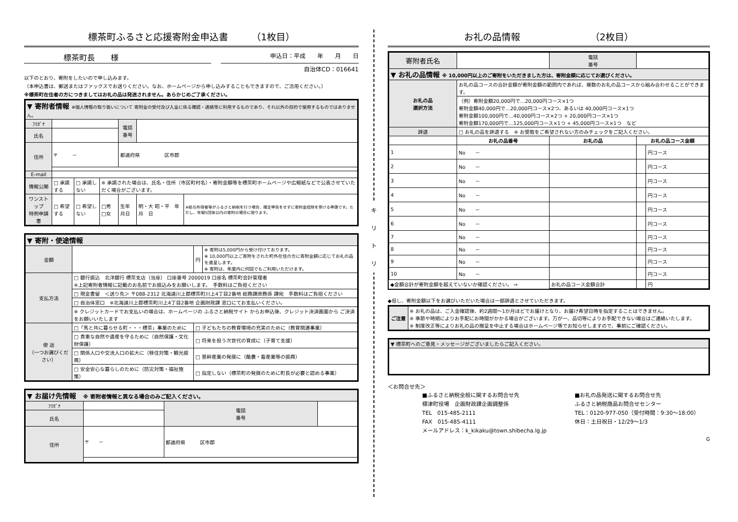標茶町ふるさと応援寄附金申込書　　　（1枚目）
標茶町長　　様 申込日：平成　　年　　月　　日
自治体CD：016641
以下のとおり、寄附をしたいので申し込みます。
（本申込書は、郵送またはファックスでお送りください。なお、ホームページから申し込みすることもできますので、ご活用ください。）
※標茶町在住者の方につきましてはお礼の品は発送されません。あらかじめご了承ください。
| ▼ 寄附者情報 ※個人情報の取り扱いについて 寄附金の受付及び入金に係る確認・連絡等に利用するものであり、それ以外の目的で使用するものではありません。 | | | | | | |
| ﾌﾘｶﾞﾅ | | | | 電話 番号 | | |
| 氏名 | | | | | | |
| 住所 | 〒 － | | | 都道府県 区市郡 | | |
| E-mail | | | | | | |
| 情報公開 | □ 承諾する | □ 承諾しない | ※ 承諾された場合は、氏名・住所（市区町村名）・寄附金額等を標茶町ホームページや広報紙などで公表させていただく場合がございます。 | | | |
| ワンストップ 特例申請書 | □ 希望する | □ 希望しない | □男 □女 | 生年月日 | 明・大 昭・平 年 月 日 | ※給与所得者等がふるさと納税を行う場合、確定申告をせずに寄附金控除を受ける申請です。ただし、年間5団体以内の寄附の場合に限ります。 |
| ▼ 寄附・使途情報 | | | |
| 金額 | | 円 | ※ 寄附は5,000円から受け付けております。 ※ 10,000円以上ご寄附をされた町外在住の方に寄附金額に応じてお礼の品を進呈します。 ※ 寄附は、年度内に何回でもご利用いただけます。 |
| 支払方法 | □ 銀行振込 北洋銀行 標茶支店（当座） 口座番号 2000019 口座名 標茶町会計管理者 ※上記寄附者情報に記載のお名前でお振込みをお願いします。 手数料はご負担ください | | |
| | □ 現金書留 ＜送り先＞ 〒088-2312 北海道川上郡標茶町川上4丁目2番地 総務課庶務係 課宛 手数料はご負担ください | | |
| | □ 自治体窓口 ※北海道川上郡標茶町川上4丁目2番地 企画財政課 窓口にてお支払いください。 | | |
| | ※ クレジットカードでお支払いの場合は、ホームページの ふるさと納税サイト からお申込後、クレジット決済画面から ご決済をお願いいたします | | |
| 使 途 （一つお選びください） | □「馬と共に暮らせる町・・・標茶」事業のために | □ 子どもたちの教育環境の充実のために（教育関連事業） | |
| | □ 貴重な自然や遺産を守るために（自然保護・文化財保護） | □ 将来を担う次世代の育成に（子育て支援） | |
| | □ 関係人口や交流人口の拡大に（移住対策・観光振興） | □ 基幹産業の発展に（酪農・畜産業等の振興） | |
| | □ 安全安心な暮らしのために（防災対策・福祉施策） | □ 指定しない（標茶町の発展のために町長が必要と認める事業） | |
| ▼ お届け先情報 ※ 寄附者情報と異なる場合のみご記入ください。 | | | |
| ﾌﾘｶﾞﾅ | | 電話 番号 | |
| 氏名 | | | |
| 住所 | 〒 － | 都道府県 区市郡 | |
キ
リ
ト
リ
お礼の品情報　　　　　　　　（2枚目）
| 寄附者氏名 | | | 電話 番号 | | |
| ▼ お礼の品情報 ※ 10,000円以上のご寄附をいただきました方は、寄附金額に応じてお選びください。 | | | | | |
| お礼の品 選択方法 | お礼の品コースの合計金額が寄附金額の範囲内であれば、複数のお礼の品コースから組み合わせることができます。 | | | | |
| | （例）寄附金額20,000円で…20,000円コース×1つ 寄附金額40,000円で…20,000円コース×2つ、あるいは 40,000円コース×1つ 寄附金額100,000円で…40,000円コース×2つ + 20,000円コース×1つ 寄附金額170,000円で…125,000円コース×1つ + 45,000円コース×1つ など | | | | |
| 辞退 | □ お礼の品を辞退する ※ お受取をご希望されない方のみチェックをご記入ください。 | | | | |
| | お礼の品番号 | お礼の品 | | お礼の品コース金額 | |
| 1 | No － | | | | 円コース |
| 2 | No － | | | | 円コース |
| 3 | No － | | | | 円コース |
| 4 | No － | | | | 円コース |
| 5 | No － | | | | 円コース |
| 6 | No － | | | | 円コース |
| 7 | No － | | | | 円コース |
| 8 | No － | | | | 円コース |
| 9 | No － | | | | 円コース |
| 10 | No － | | | | 円コース |
| ◆金額合計が寄附金額を超えていないか確認ください。 ⇒ | | | お礼の品コース金額合計 | | 円 |
◆但し、寄附金額以下をお選びいただいた場合は一部辞退とさせていただきます。
| ご注意 | ※ お礼の品は、ご入金確認後、約2週間～1か月ほどでお届けとなり、お届け希望日時を指定することはできません。 ※ 季節や時期によりお手配にお時間がかかる場合がございます。万が一、品切等によりお手配できない場合はご連絡いたします。 ※ 制度改正等によりお礼の品の贈呈を中止する場合はホームページ等でお知らせしますので、事前にご確認ください。 |
| ▼ 標茶町へのご意見・メッセージがございましたらご記入ください。 |
＜お問合せ先＞
■ふるさと納税全般に関するお問合せ先
標津町役場　企画財政課企画調整係
TEL　015-485-2111
FAX　015-485-4111
メールアドレス：k_kikaku@town.shibecha.lg.jp
■お礼の品発送に関するお問合せ先
ふるさと納税商品お問合せセンター
TEL：0120-977-050（受付時間：9:30～18:00）
休日：土日祝日・12/29～1/3
G